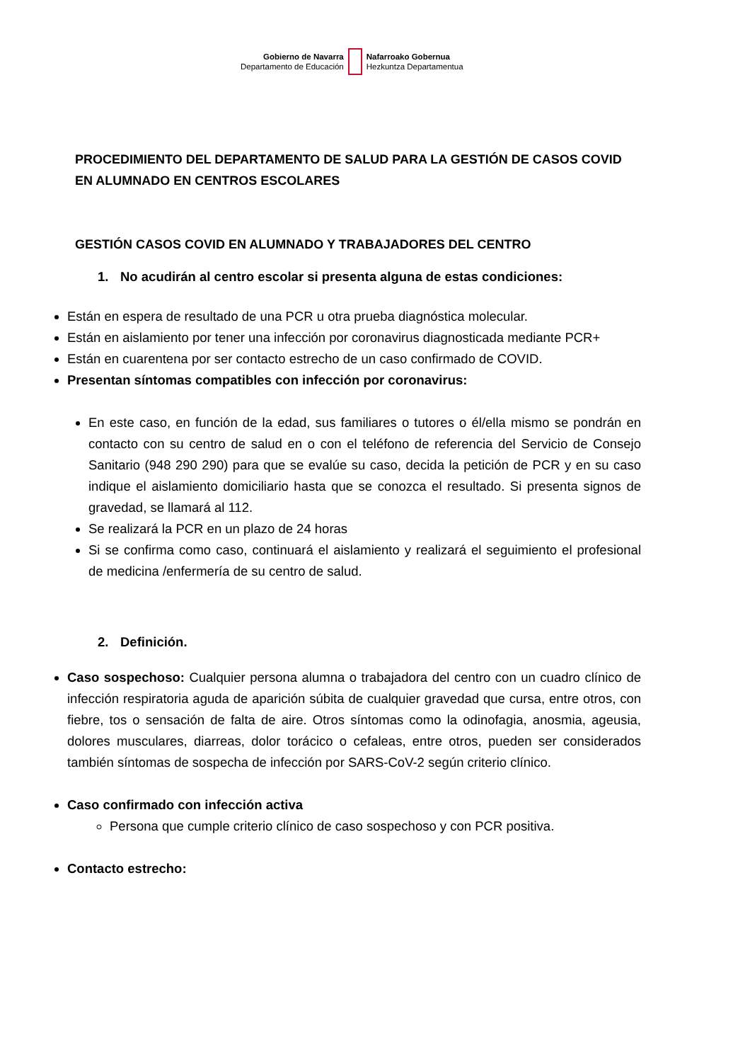Gobierno de Navarra
Departamento de Educación
Nafarroako Gobernua
Hezkuntza Departamentua
PROCEDIMIENTO DEL DEPARTAMENTO DE SALUD PARA LA GESTIÓN DE CASOS COVID EN ALUMNADO EN CENTROS ESCOLARES
GESTIÓN CASOS COVID EN ALUMNADO Y TRABAJADORES DEL CENTRO
1. No acudirán al centro escolar si presenta alguna de estas condiciones:
Están en espera de resultado de una PCR u otra prueba diagnóstica molecular.
Están en aislamiento por tener una infección por coronavirus diagnosticada mediante PCR+
Están en cuarentena por ser contacto estrecho de un caso confirmado de COVID.
Presentan síntomas compatibles con infección por coronavirus:
En este caso, en función de la edad, sus familiares o tutores o él/ella mismo se pondrán en contacto con su centro de salud en o con el teléfono de referencia del Servicio de Consejo Sanitario (948 290 290) para que se evalúe su caso, decida la petición de PCR y en su caso indique el aislamiento domiciliario hasta que se conozca el resultado. Si presenta signos de gravedad, se llamará al 112.
Se realizará la PCR en un plazo de 24 horas
Si se confirma como caso, continuará el aislamiento y realizará el seguimiento el profesional de medicina /enfermería de su centro de salud.
2. Definición.
Caso sospechoso: Cualquier persona alumna o trabajadora del centro con un cuadro clínico de infección respiratoria aguda de aparición súbita de cualquier gravedad que cursa, entre otros, con fiebre, tos o sensación de falta de aire. Otros síntomas como la odinofagia, anosmia, ageusia, dolores musculares, diarreas, dolor torácico o cefaleas, entre otros, pueden ser considerados también síntomas de sospecha de infección por SARS-CoV-2 según criterio clínico.
Caso confirmado con infección activa
Persona que cumple criterio clínico de caso sospechoso y con PCR positiva.
Contacto estrecho: